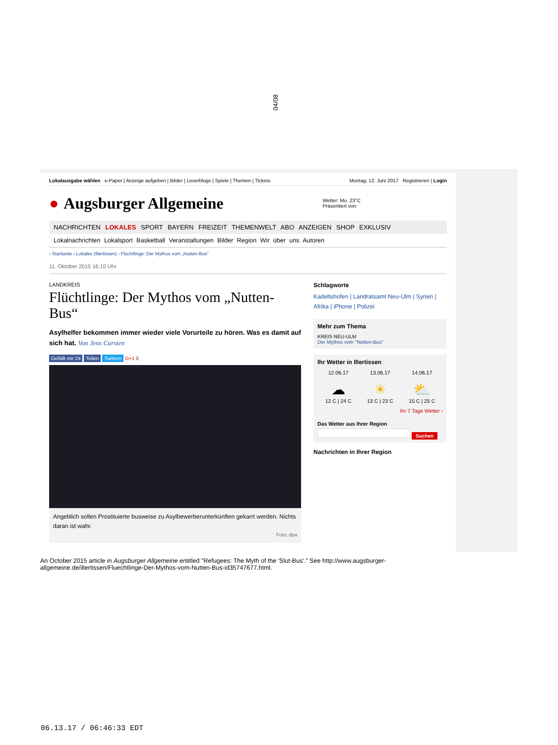04/08
Lokalausgabe wählen e-Paper | Anzeige aufgeben | Bilder | Leserblogs | Spiele | Themen | Tickets Montag, 12. Juni 2017 Registrieren | Login
● Augsburger Allgemeine Wetter: Mo. 23°C
Präsentiert von:
NACHRICHTEN LOKALES SPORT BAYERN FREIZEIT THEMENWELT ABO ANZEIGEN SHOP EXKLUSIV
Lokalnachrichten Lokalsport Basketball Veranstaltungen Bilder Region Wir über uns Autoren
› Startseite › Lokales (Illertissen) › Flüchtlinge: Der Mythos vom „Nutten-Bus"
11. Oktober 2015 16:10 Uhr
LANDKREIS
Flüchtlinge: Der Mythos vom „Nutten-Bus“
Asylhelfer bekommen immer wieder viele Vorurteile zu hören. Was es damit auf sich hat. Von Jens Carsten
Gefällt mir 24 Teilen Twittern G+1 0
Angeblich sollen Prostituierte busweise zu Asylbewerberunterkünften gekarrt werden. Nichts daran ist wahr.
Foto: dpa
Schlagworte
Kadeltshofen | Landratsamt Neu-Ulm | Syrien | Afrika | iPhone | Polizei
Mehr zum Thema
KREIS NEU-ULM
Der Mythos vom "Nutten-Bus"
Ihr Wetter in Illertissen
12.06.17
☁
12 C | 24 C
13.06.17
☀
13 C | 23 C
14.06.17
⛅
15 C | 25 C
Ihr 7 Tage Wetter ›
Das Wetter aus Ihrer Region
Suchen
Nachrichten in Ihrer Region
An October 2015 article in Augsburger Allgemeine entitled "Refugees: The Myth of the 'Slut-Bus'." See http://www.augsburger-allgemeine.de/illertissen/Fluechtlinge-Der-Mythos-vom-Nutten-Bus-id35747677.html.
06.13.17 / 06:46:33 EDT